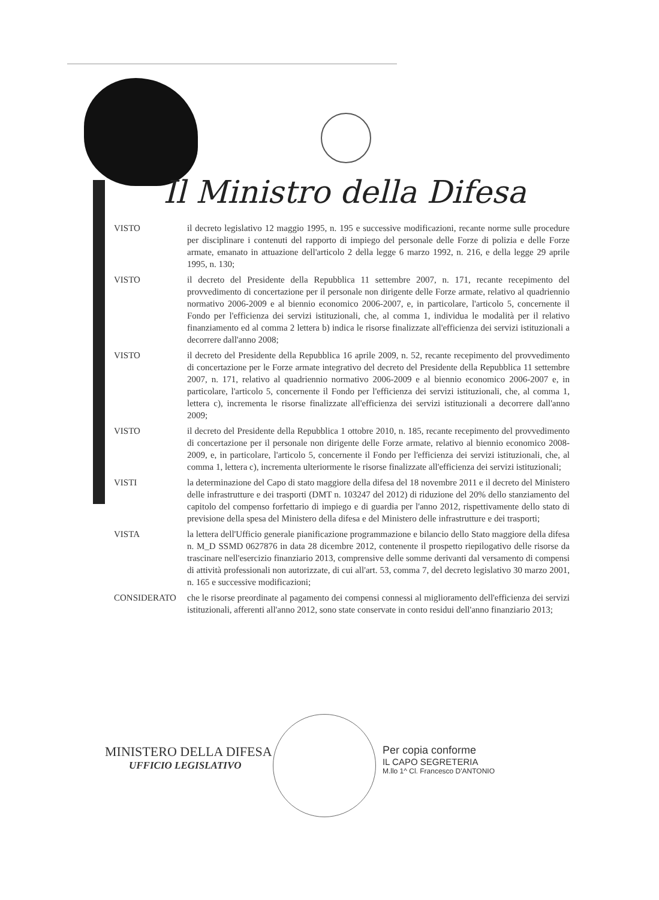Il Ministro della Difesa
VISTO il decreto legislativo 12 maggio 1995, n. 195 e successive modificazioni, recante norme sulle procedure per disciplinare i contenuti del rapporto di impiego del personale delle Forze di polizia e delle Forze armate, emanato in attuazione dell'articolo 2 della legge 6 marzo 1992, n. 216, e della legge 29 aprile 1995, n. 130;
VISTO il decreto del Presidente della Repubblica 11 settembre 2007, n. 171, recante recepimento del provvedimento di concertazione per il personale non dirigente delle Forze armate, relativo al quadriennio normativo 2006-2009 e al biennio economico 2006-2007, e, in particolare, l'articolo 5, concernente il Fondo per l'efficienza dei servizi istituzionali, che, al comma 1, individua le modalità per il relativo finanziamento ed al comma 2 lettera b) indica le risorse finalizzate all'efficienza dei servizi istituzionali a decorrere dall'anno 2008;
VISTO il decreto del Presidente della Repubblica 16 aprile 2009, n. 52, recante recepimento del provvedimento di concertazione per le Forze armate integrativo del decreto del Presidente della Repubblica 11 settembre 2007, n. 171, relativo al quadriennio normativo 2006-2009 e al biennio economico 2006-2007 e, in particolare, l'articolo 5, concernente il Fondo per l'efficienza dei servizi istituzionali, che, al comma 1, lettera c), incrementa le risorse finalizzate all'efficienza dei servizi istituzionali a decorrere dall'anno 2009;
VISTO il decreto del Presidente della Repubblica 1 ottobre 2010, n. 185, recante recepimento del provvedimento di concertazione per il personale non dirigente delle Forze armate, relativo al biennio economico 2008-2009, e, in particolare, l'articolo 5, concernente il Fondo per l'efficienza dei servizi istituzionali, che, al comma 1, lettera c), incrementa ulteriormente le risorse finalizzate all'efficienza dei servizi istituzionali;
VISTI la determinazione del Capo di stato maggiore della difesa del 18 novembre 2011 e il decreto del Ministero delle infrastrutture e dei trasporti (DMT n. 103247 del 2012) di riduzione del 20% dello stanziamento del capitolo del compenso forfettario di impiego e di guardia per l'anno 2012, rispettivamente dello stato di previsione della spesa del Ministero della difesa e del Ministero delle infrastrutture e dei trasporti;
VISTA la lettera dell'Ufficio generale pianificazione programmazione e bilancio dello Stato maggiore della difesa n. M_D SSMD 0627876 in data 28 dicembre 2012, contenente il prospetto riepilogativo delle risorse da trascinare nell'esercizio finanziario 2013, comprensive delle somme derivanti dal versamento di compensi di attività professionali non autorizzate, di cui all'art. 53, comma 7, del decreto legislativo 30 marzo 2001, n. 165 e successive modificazioni;
CONSIDERATO che le risorse preordinate al pagamento dei compensi connessi al miglioramento dell'efficienza dei servizi istituzionali, afferenti all'anno 2012, sono state conservate in conto residui dell'anno finanziario 2013;
MINISTERO DELLA DIFESA
UFFICIO LEGISLATIVO
Per copia conforme
IL CAPO SEGRETERIA
M.llo 1^ Cl. Francesco D'ANTONIO